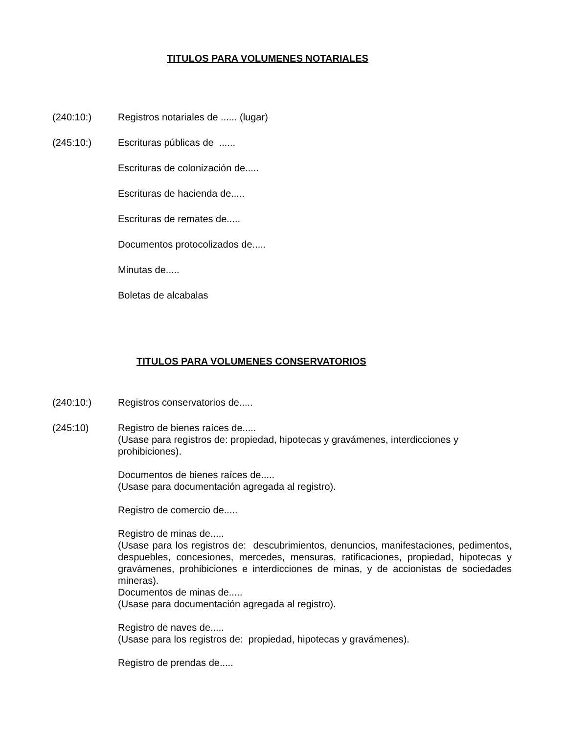TITULOS PARA VOLUMENES NOTARIALES
(240:10:) Registros notariales de ...... (lugar)
(245:10:) Escrituras públicas de ......
Escrituras de colonización de.....
Escrituras de hacienda de.....
Escrituras de remates de.....
Documentos protocolizados de.....
Minutas de.....
Boletas de alcabalas
TITULOS PARA VOLUMENES CONSERVATORIOS
(240:10:) Registros conservatorios de.....
(245:10) Registro de bienes raíces de.....
(Usase para registros de: propiedad, hipotecas y gravámenes, interdicciones y prohibiciones).
Documentos de bienes raíces de.....
(Usase para documentación agregada al registro).
Registro de comercio de.....
Registro de minas de.....
(Usase para los registros de: descubrimientos, denuncios, manifestaciones, pedimentos, despuebles, concesiones, mercedes, mensuras, ratificaciones, propiedad, hipotecas y gravámenes, prohibiciones e interdicciones de minas, y de accionistas de sociedades mineras).
Documentos de minas de.....
(Usase para documentación agregada al registro).
Registro de naves de.....
(Usase para los registros de: propiedad, hipotecas y gravámenes).
Registro de prendas de.....